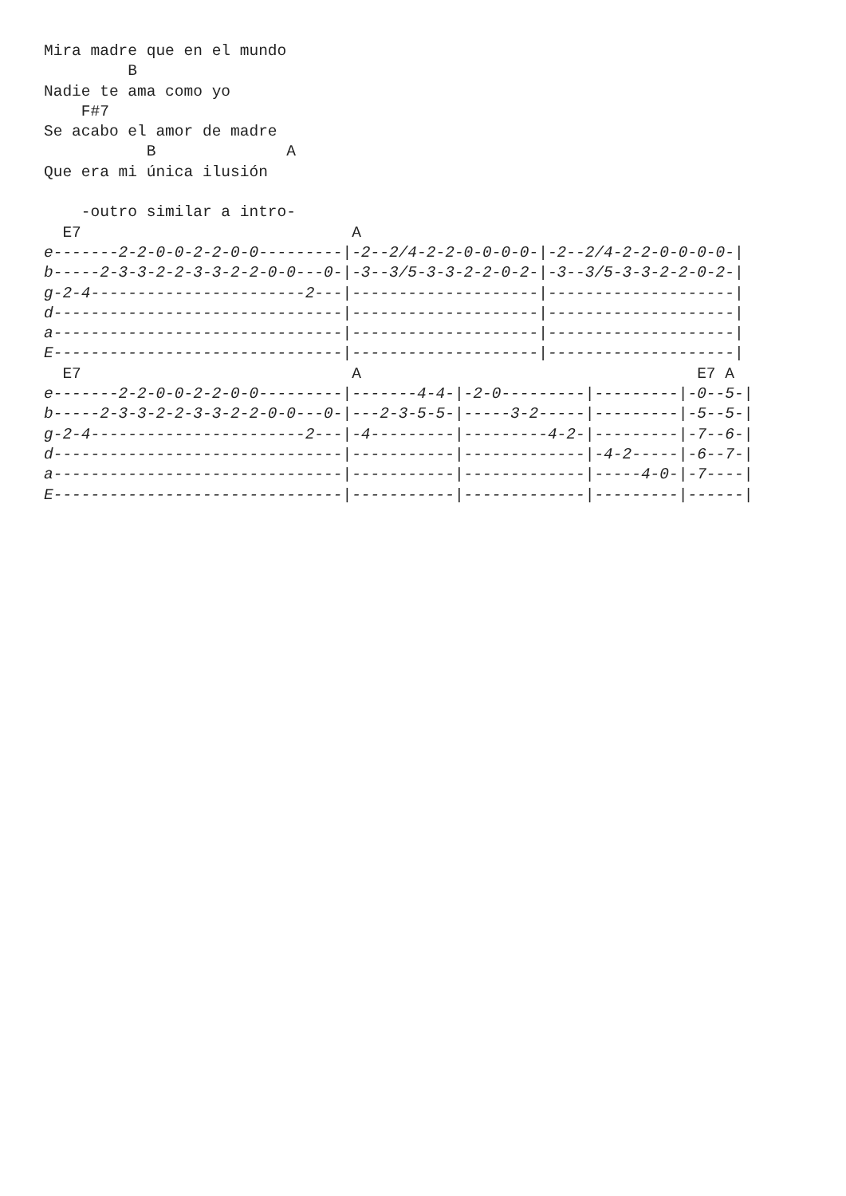Mira madre que en el mundo
         B
Nadie te ama como yo
    F#7
Se acabo el amor de madre
           B              A
Que era mi única ilusión

    -outro similar a intro-
  E7                             A
e-------2-2-0-0-2-2-0-0---------|-2--2/4-2-2-0-0-0-0-|-2--2/4-2-2-0-0-0-0-|
b-----2-3-3-2-2-3-3-2-2-0-0---0-|-3--3/5-3-3-2-2-0-2-|-3--3/5-3-3-2-2-0-2-|
g-2-4-----------------------2---|--------------------|--------------------|
d-------------------------------|--------------------|--------------------|
a-------------------------------|--------------------|--------------------|
E-------------------------------|--------------------|--------------------|
  E7                             A                                    E7 A
e-------2-2-0-0-2-2-0-0---------|-------4-4-|-2-0---------|---------|-0--5-|
b-----2-3-3-2-2-3-3-2-2-0-0---0-|---2-3-5-5-|-----3-2-----|---------|-5--5-|
g-2-4-----------------------2---|-4---------|---------4-2-|---------|-7--6-|
d-------------------------------|-----------|-------------|-4-2-----|-6--7-|
a-------------------------------|-----------|-------------|-----4-0-|-7----|
E-------------------------------|-----------|-------------|---------|------|